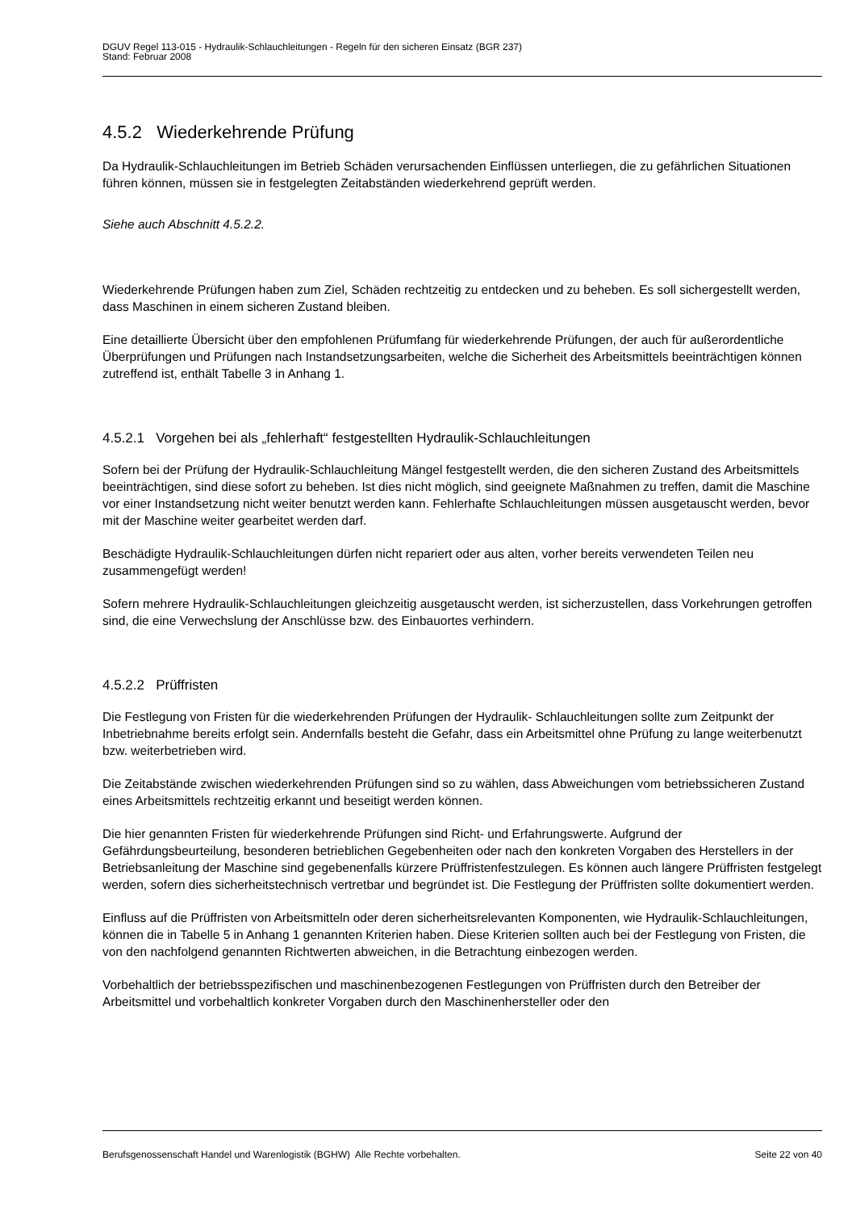DGUV Regel 113-015 - Hydraulik-Schlauchleitungen - Regeln für den sicheren Einsatz (BGR 237)
Stand: Februar 2008
4.5.2 Wiederkehrende Prüfung
Da Hydraulik-Schlauchleitungen im Betrieb Schäden verursachenden Einflüssen unterliegen, die zu gefährlichen Situationen führen können, müssen sie in festgelegten Zeitabständen wiederkehrend geprüft werden.
Siehe auch Abschnitt 4.5.2.2.
Wiederkehrende Prüfungen haben zum Ziel, Schäden rechtzeitig zu entdecken und zu beheben. Es soll sichergestellt werden, dass Maschinen in einem sicheren Zustand bleiben.
Eine detaillierte Übersicht über den empfohlenen Prüfumfang für wiederkehrende Prüfungen, der auch für außerordentliche Überprüfungen und Prüfungen nach Instandsetzungsarbeiten, welche die Sicherheit des Arbeitsmittels beeinträchtigen können zutreffend ist, enthält Tabelle 3 in Anhang 1.
4.5.2.1 Vorgehen bei als „fehlerhaft“ festgestellten Hydraulik-Schlauchleitungen
Sofern bei der Prüfung der Hydraulik-Schlauchleitung Mängel festgestellt werden, die den sicheren Zustand des Arbeitsmittels beeinträchtigen, sind diese sofort zu beheben. Ist dies nicht möglich, sind geeignete Maßnahmen zu treffen, damit die Maschine vor einer Instandsetzung nicht weiter benutzt werden kann. Fehlerhafte Schlauchleitungen müssen ausgetauscht werden, bevor mit der Maschine weiter gearbeitet werden darf.
Beschädigte Hydraulik-Schlauchleitungen dürfen nicht repariert oder aus alten, vorher bereits verwendeten Teilen neu zusammengefügt werden!
Sofern mehrere Hydraulik-Schlauchleitungen gleichzeitig ausgetauscht werden, ist sicherzustellen, dass Vorkehrungen getroffen sind, die eine Verwechslung der Anschlüsse bzw. des Einbauortes verhindern.
4.5.2.2 Prüffristen
Die Festlegung von Fristen für die wiederkehrenden Prüfungen der Hydraulik- Schlauchleitungen sollte zum Zeitpunkt der Inbetriebnahme bereits erfolgt sein. Andernfalls besteht die Gefahr, dass ein Arbeitsmittel ohne Prüfung zu lange weiterbenutzt bzw. weiterbetrieben wird.
Die Zeitabstände zwischen wiederkehrenden Prüfungen sind so zu wählen, dass Abweichungen vom betriebssicheren Zustand eines Arbeitsmittels rechtzeitig erkannt und beseitigt werden können.
Die hier genannten Fristen für wiederkehrende Prüfungen sind Richt- und Erfahrungswerte. Aufgrund der Gefährdungsbeurteilung, besonderen betrieblichen Gegebenheiten oder nach den konkreten Vorgaben des Herstellers in der Betriebsanleitung der Maschine sind gegebenenfalls kürzere Prüffristenfestzulegen. Es können auch längere Prüffristen festgelegt werden, sofern dies sicherheitstechnisch vertretbar und begründet ist. Die Festlegung der Prüffristen sollte dokumentiert werden.
Einfluss auf die Prüffristen von Arbeitsmitteln oder deren sicherheitsrelevanten Komponenten, wie Hydraulik-Schlauchleitungen, können die in Tabelle 5 in Anhang 1 genannten Kriterien haben. Diese Kriterien sollten auch bei der Festlegung von Fristen, die von den nachfolgend genannten Richtwerten abweichen, in die Betrachtung einbezogen werden.
Vorbehaltlich der betriebsspezifischen und maschinenbezogenen Festlegungen von Prüffristen durch den Betreiber der Arbeitsmittel und vorbehaltlich konkreter Vorgaben durch den Maschinenhersteller oder den
Berufsgenossenschaft Handel und Warenlogistik (BGHW) Alle Rechte vorbehalten. Seite 22 von 40